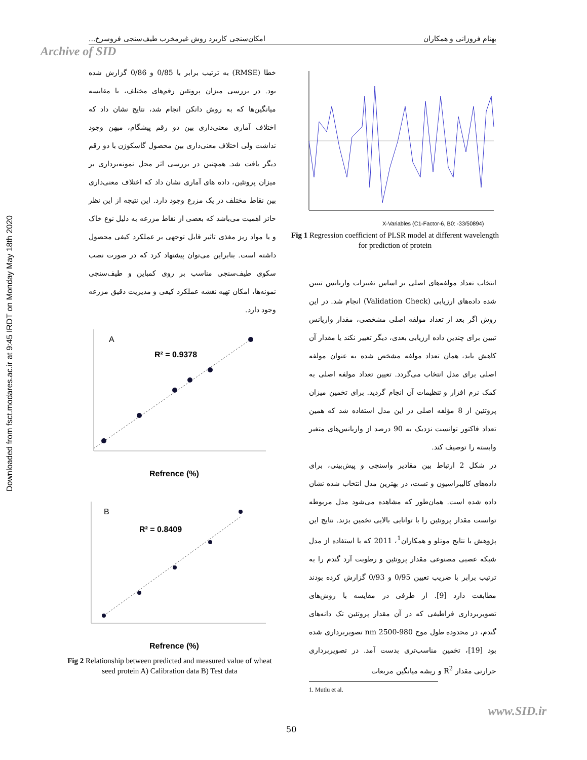Downloaded from fsct.modares.ac.ir at 9:45 IRDT on Monday May 18th 2020
بهنام فروزانی و همکاران امکان‌سنجی کاربرد روش غیرمخرب طیف‌سنجی فروسرخ...
Archive of SID
X-Variables (C1-Factor-6, B0: -33/50894)
Fig 1 Regression coefficient of PLSR model at different wavelength for prediction of protein
خطا (RMSE) به ترتیب برابر با 0/85 و 0/86 گزارش شده بود. در بررسی میزان پروتئین رقم‌های مختلف، با مقایسه میانگین‌ها که به روش دانکن انجام شد، نتایج نشان داد که اختلاف آماری معنی‌داری بین دو رقم پیشگام، میهن وجود نداشت ولی اختلاف معنی‌داری بین محصول گاسکوژن با دو رقم دیگر یافت شد. همچنین در بررسی اثر محل نمونه‌برداری بر میزان پروتئین، داده های آماری نشان داد که اختلاف معنی‌داری بین نقاط مختلف در یک مزرع وجود دارد. این نتیجه از این نظر حائز اهمیت می‌باشد که بعضی از نقاط مزرعه به دلیل نوع خاک و یا مواد ریز مغذی تاثیر قابل توجهی بر عملکرد کیفی محصول داشته است. بنابراین می‌توان پیشنهاد کرد که در صورت نصب سکوی طیف‌سنجی مناسب بر روی کمباین و طیف‌سنجی نمونه‌ها، امکان تهیه نقشه عملکرد کیفی و مدیریت دقیق مزرعه وجود دارد.
A
R² = 0.9378
Refrence (%)
B
R² = 0.8409
Refrence (%)
Fig 2 Relationship between predicted and measured value of wheat seed protein A) Calibration data B) Test data
انتخاب تعداد مولفه‌های اصلی بر اساس تغییرات واریانس تبیین شده داده‌های ارزیابی (Validation Check) انجام شد. در این روش اگر بعد از تعداد مولفه اصلی مشخصی، مقدار واریانس تبیین برای چندین داده ارزیابی بعدی، دیگر تغییر نکند یا مقدار آن کاهش یابد، همان تعداد مولفه مشخص شده به عنوان مولفه اصلی برای مدل انتخاب می‌گردد. تعیین تعداد مولفه اصلی به کمک نرم افزار و تنظیمات آن انجام گردید. برای تخمین میزان پروتئین از 8 مؤلفه اصلی در این مدل استفاده شد که همین تعداد فاکتور توانست نزدیک به 90 درصد از واریانس‌های متغیر وابسته را توصیف کند.
در شکل 2 ارتباط بین مقادیر واسنجی و پیش‌بینی، برای داده‌های کالیبراسیون و تست، در بهترین مدل انتخاب شده نشان داده شده است. همان‌طور که مشاهده می‌شود مدل مربوطه توانست مقدار پروتئین را با توانایی بالایی تخمین بزند. نتایج این پژوهش با نتایج موتلو و همکاران<sup>1</sup>، 2011 که با استفاده از مدل شبکه عصبی مصنوعی مقدار پروتئین و رطوبت آرد گندم را به ترتیب برابر با ضریب تعیین 0/95 و 0/93 گزارش کرده بودند مطابقت دارد [9]. از طرفی در مقایسه با روش‌های تصویربرداری فراطیفی که در آن مقدار پروتئین تک دانه‌های گندم، در محدوده طول موج 980-2500 nm تصویربرداری شده بود [19]، تخمین مناسب‌تری بدست آمد. در تصویربرداری حرارتی مقدار R<sup>2</sup> و ریشه میانگین مربعات
1. Mutlu et al.
www.SID.ir
50